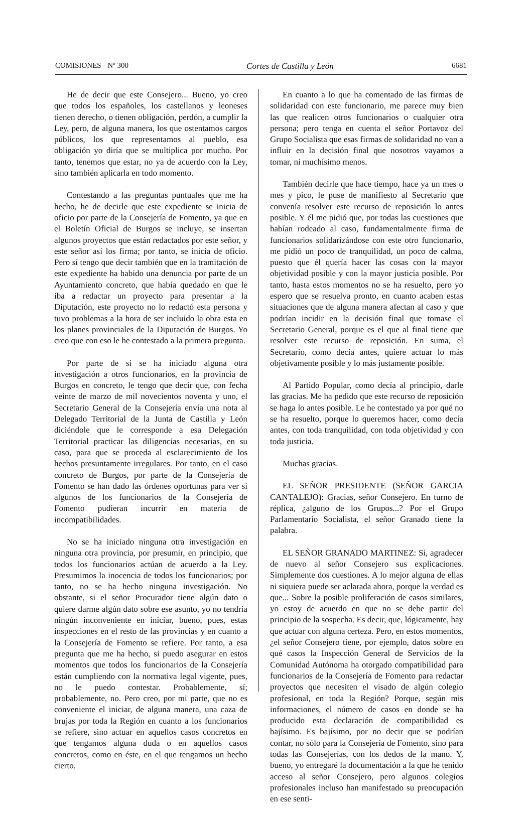COMISIONES - Nº 300 Cortes de Castilla y León 6681
He de decir que este Consejero... Bueno, yo creo que todos los españoles, los castellanos y leoneses tienen derecho, o tienen obligación, perdón, a cumplir la Ley, pero, de alguna manera, los que ostentamos cargos públicos, los que representamos al pueblo, esa obligación yo diría que se multiplica por mucho. Por tanto, tenemos que estar, no ya de acuerdo con la Ley, sino también aplicarla en todo momento.
Contestando a las preguntas puntuales que me ha hecho, he de decirle que este expediente se inicia de oficio por parte de la Consejería de Fomento, ya que en el Boletín Oficial de Burgos se incluye, se insertan algunos proyectos que están redactados por este señor, y este señor así los firma; por tanto, se inicia de oficio. Pero sí tengo que decir también que en la tramitación de este expediente ha habido una denuncia por parte de un Ayuntamiento concreto, que había quedado en que le iba a redactar un proyecto para presentar a la Diputación, este proyecto no lo redactó esta persona y tuvo problemas a la hora de ser incluido la obra esta en los planes provinciales de la Diputación de Burgos. Yo creo que con eso le he contestado a la primera pregunta.
Por parte de si se ha iniciado alguna otra investigación a otros funcionarios, en la provincia de Burgos en concreto, le tengo que decir que, con fecha veinte de marzo de mil novecientos noventa y uno, el Secretario General de la Consejería envía una nota al Delegado Territorial de la Junta de Castilla y León diciéndole que le corresponde a esa Delegación Territorial practicar las diligencias necesarias, en su caso, para que se proceda al esclarecimiento de los hechos presuntamente irregulares. Por tanto, en el caso concreto de Burgos, por parte de la Consejería de Fomento se han dado las órdenes oportunas para ver si algunos de los funcionarios de la Consejería de Fomento pudieran incurrir en materia de incompatibilidades.
No se ha iniciado ninguna otra investigación en ninguna otra provincia, por presumir, en principio, que todos los funcionarios actúan de acuerdo a la Ley. Presumimos la inocencia de todos los funcionarios; por tanto, no se ha hecho ninguna investigación. No obstante, si el señor Procurador tiene algún dato o quiere darme algún dato sobre ese asunto, yo no tendría ningún inconveniente en iniciar, bueno, pues, estas inspecciones en el resto de las provincias y en cuanto a la Consejería de Fomento se refiere. Por tanto, a esa pregunta que me ha hecho, si puedo asegurar en estos momentos que todos los funcionarios de la Consejería están cumpliendo con la normativa legal vigente, pues, no le puedo contestar. Probablemente, sí; probablemente, no. Pero creo, por mi parte, que no es conveniente el iniciar, de alguna manera, una caza de brujas por toda la Región en cuanto a los funcionarios se refiere, sino actuar en aquellos casos concretos en que tengamos alguna duda o en aquellos casos concretos, como en éste, en el que tengamos un hecho cierto.
En cuanto a lo que ha comentado de las firmas de solidaridad con este funcionario, me parece muy bien las que realicen otros funcionarios o cualquier otra persona; pero tenga en cuenta el señor Portavoz del Grupo Socialista que esas firmas de solidaridad no van a influir en la decisión final que nosotros vayamos a tomar, ni muchísimo menos.
También decirle que hace tiempo, hace ya un mes o mes y pico, le puse de manifiesto al Secretario que convenía resolver este recurso de reposición lo antes posible. Y él me pidió que, por todas las cuestiones que habían rodeado al caso, fundamentalmente firma de funcionarios solidarizándose con este otro funcionario, me pidió un poco de tranquilidad, un poco de calma, puesto que él quería hacer las cosas con la mayor objetividad posible y con la mayor justicia posible. Por tanto, hasta estos momentos no se ha resuelto, pero yo espero que se resuelva pronto, en cuanto acaben estas situaciones que de alguna manera afectan al caso y que podrían incidir en la decisión final que tomase el Secretario General, porque es el que al final tiene que resolver este recurso de reposición. En suma, el Secretario, como decía antes, quiere actuar lo más objetivamente posible y lo más justamente posible.
Al Partido Popular, como decía al principio, darle las gracias. Me ha pedido que este recurso de reposición se haga lo antes posible. Le he contestado ya por qué no se ha resuelto, porque lo queremos hacer, como decía antes, con toda tranquilidad, con toda objetividad y con toda justicia.
Muchas gracias.
EL SEÑOR PRESIDENTE (SEÑOR GARCIA CANTALEJO): Gracias, señor Consejero. En turno de réplica, ¿alguno de los Grupos...? Por el Grupo Parlamentario Socialista, el señor Granado tiene la palabra.
EL SEÑOR GRANADO MARTINEZ: Sí, agradecer de nuevo al señor Consejero sus explicaciones. Simplemente dos cuestiones. A lo mejor alguna de ellas ni siquiera puede ser aclarada ahora, porque la verdad es que... Sobre la posible proliferación de casos similares, yo estoy de acuerdo en que no se debe partir del principio de la sospecha. Es decir, que, lógicamente, hay que actuar con alguna certeza. Pero, en estos momentos, ¿el señor Consejero tiene, por ejemplo, datos sobre en qué casos la Inspección General de Servicios de la Comunidad Autónoma ha otorgado compatibilidad para funcionarios de la Consejería de Fomento para redactar proyectos que necesiten el visado de algún colegio profesional, en toda la Región? Porque, según mis informaciones, el número de casos en donde se ha producido esta declaración de compatibilidad es bajísimo. Es bajísimo, por no decir que se podrían contar, no sólo para la Consejería de Fomento, sino para todas las Consejerías, con los dedos de la mano. Y, bueno, yo entregaré la documentación a la que he tenido acceso al señor Consejero, pero algunos colegios profesionales incluso han manifestado su preocupación en ese senti-